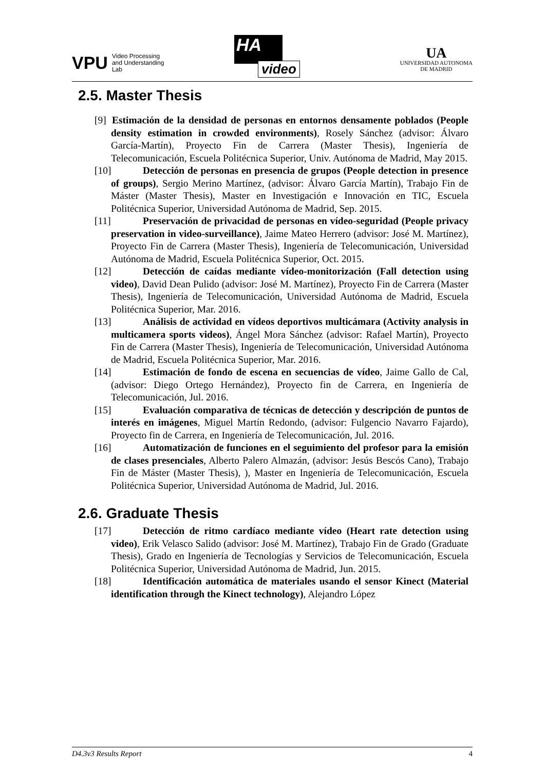VPU
Video Processing
and Understanding
Lab
HA
video
UA
UNIVERSIDAD AUTONOMA
DE MADRID
2.5. Master Thesis
[9] Estimación de la densidad de personas en entornos densamente poblados (People density estimation in crowded environments), Rosely Sánchez (advisor: Álvaro García-Martín), Proyecto Fin de Carrera (Master Thesis), Ingeniería de Telecomunicación, Escuela Politécnica Superior, Univ. Autónoma de Madrid, May 2015.
[10] Detección de personas en presencia de grupos (People detection in presence of groups), Sergio Merino Martínez, (advisor: Álvaro García Martín), Trabajo Fin de Máster (Master Thesis), Master en Investigación e Innovación en TIC, Escuela Politécnica Superior, Universidad Autónoma de Madrid, Sep. 2015.
[11] Preservación de privacidad de personas en vídeo-seguridad (People privacy preservation in video-surveillance), Jaime Mateo Herrero (advisor: José M. Martínez), Proyecto Fin de Carrera (Master Thesis), Ingeniería de Telecomunicación, Universidad Autónoma de Madrid, Escuela Politécnica Superior, Oct. 2015.
[12] Detección de caídas mediante vídeo-monitorización (Fall detection using video), David Dean Pulido (advisor: José M. Martínez), Proyecto Fin de Carrera (Master Thesis), Ingeniería de Telecomunicación, Universidad Autónoma de Madrid, Escuela Politécnica Superior, Mar. 2016.
[13] Análisis de actividad en vídeos deportivos multicámara (Activity analysis in multicamera sports videos), Ángel Mora Sánchez (advisor: Rafael Martín), Proyecto Fin de Carrera (Master Thesis), Ingeniería de Telecomunicación, Universidad Autónoma de Madrid, Escuela Politécnica Superior, Mar. 2016.
[14] Estimación de fondo de escena en secuencias de vídeo, Jaime Gallo de Cal, (advisor: Diego Ortego Hernández), Proyecto fin de Carrera, en Ingeniería de Telecomunicación, Jul. 2016.
[15] Evaluación comparativa de técnicas de detección y descripción de puntos de interés en imágenes, Miguel Martín Redondo, (advisor: Fulgencio Navarro Fajardo), Proyecto fin de Carrera, en Ingeniería de Telecomunicación, Jul. 2016.
[16] Automatización de funciones en el seguimiento del profesor para la emisión de clases presenciales, Alberto Palero Almazán, (advisor: Jesús Bescós Cano), Trabajo Fin de Máster (Master Thesis), ), Master en Ingeniería de Telecomunicación, Escuela Politécnica Superior, Universidad Autónoma de Madrid, Jul. 2016.
2.6. Graduate Thesis
[17] Detección de ritmo cardíaco mediante vídeo (Heart rate detection using video), Erik Velasco Salido (advisor: José M. Martínez), Trabajo Fin de Grado (Graduate Thesis), Grado en Ingeniería de Tecnologías y Servicios de Telecomunicación, Escuela Politécnica Superior, Universidad Autónoma de Madrid, Jun. 2015.
[18] Identificación automática de materiales usando el sensor Kinect (Material identification through the Kinect technology), Alejandro López
D4.3v3 Results Report 4